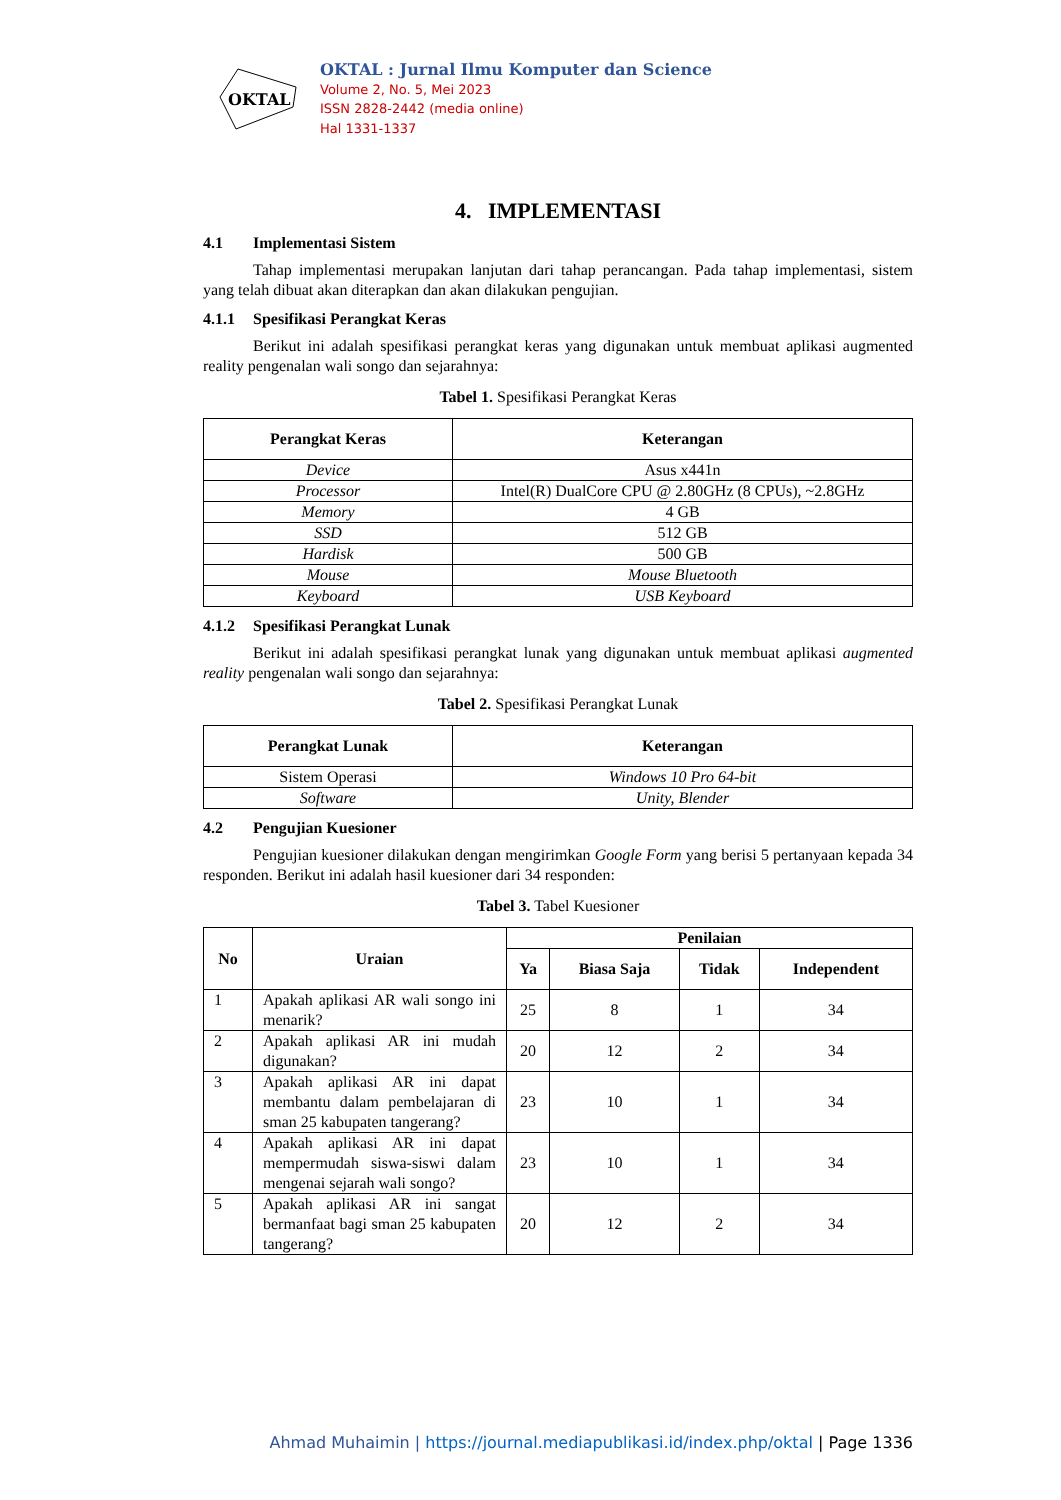OKTAL
OKTAL : Jurnal Ilmu Komputer dan Science
Volume 2, No. 5, Mei 2023
ISSN 2828-2442 (media online)
Hal 1331-1337
4. IMPLEMENTASI
4.1 Implementasi Sistem
Tahap implementasi merupakan lanjutan dari tahap perancangan. Pada tahap implementasi, sistem yang telah dibuat akan diterapkan dan akan dilakukan pengujian.
4.1.1 Spesifikasi Perangkat Keras
Berikut ini adalah spesifikasi perangkat keras yang digunakan untuk membuat aplikasi augmented reality pengenalan wali songo dan sejarahnya:
Tabel 1. Spesifikasi Perangkat Keras
| Perangkat Keras | Keterangan |
| --- | --- |
| Device | Asus x441n |
| Processor | Intel(R) DualCore CPU @ 2.80GHz (8 CPUs), ~2.8GHz |
| Memory | 4 GB |
| SSD | 512 GB |
| Hardisk | 500 GB |
| Mouse | Mouse Bluetooth |
| Keyboard | USB Keyboard |
4.1.2 Spesifikasi Perangkat Lunak
Berikut ini adalah spesifikasi perangkat lunak yang digunakan untuk membuat aplikasi augmented reality pengenalan wali songo dan sejarahnya:
Tabel 2. Spesifikasi Perangkat Lunak
| Perangkat Lunak | Keterangan |
| --- | --- |
| Sistem Operasi | Windows 10 Pro 64-bit |
| Software | Unity, Blender |
4.2 Pengujian Kuesioner
Pengujian kuesioner dilakukan dengan mengirimkan Google Form yang berisi 5 pertanyaan kepada 34 responden. Berikut ini adalah hasil kuesioner dari 34 responden:
Tabel 3. Tabel Kuesioner
| No | Uraian | Penilaian | | | |
| --- | --- | --- | --- | --- | --- |
| | | Ya | Biasa Saja | Tidak | Independent |
| 1 | Apakah aplikasi AR wali songo ini menarik? | 25 | 8 | 1 | 34 |
| 2 | Apakah aplikasi AR ini mudah digunakan? | 20 | 12 | 2 | 34 |
| 3 | Apakah aplikasi AR ini dapat membantu dalam pembelajaran di sman 25 kabupaten tangerang? | 23 | 10 | 1 | 34 |
| 4 | Apakah aplikasi AR ini dapat mempermudah siswa-siswi dalam mengenai sejarah wali songo? | 23 | 10 | 1 | 34 |
| 5 | Apakah aplikasi AR ini sangat bermanfaat bagi sman 25 kabupaten tangerang? | 20 | 12 | 2 | 34 |
Ahmad Muhaimin | https://journal.mediapublikasi.id/index.php/oktal | Page 1336